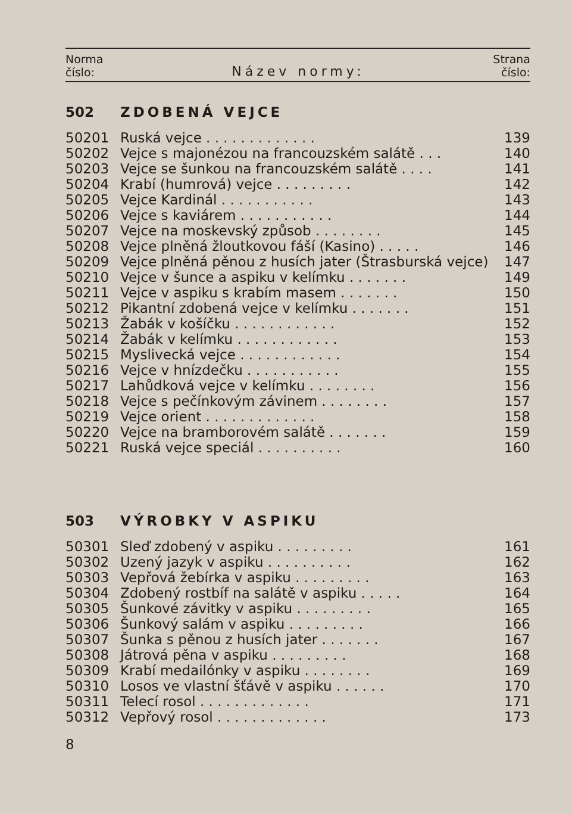Norma
číslo:
Název normy:
Strana
číslo:
| 502 | ZDOBENÁ VEJCE | |
| 50201 | Ruská vejce . . . . . . . . . . . . . | 139 |
| 50202 | Vejce s majonézou na francouzském salátě . . . | 140 |
| 50203 | Vejce se šunkou na francouzském salátě . . . . | 141 |
| 50204 | Krabí (humrová) vejce . . . . . . . . . | 142 |
| 50205 | Vejce Kardinál . . . . . . . . . . . | 143 |
| 50206 | Vejce s kaviárem . . . . . . . . . . . | 144 |
| 50207 | Vejce na moskevský způsob . . . . . . . . | 145 |
| 50208 | Vejce plněná žloutkovou fáší (Kasino) . . . . . | 146 |
| 50209 | Vejce plněná pěnou z husích jater (Štrasburská vejce) | 147 |
| 50210 | Vejce v šunce a aspiku v kelímku . . . . . . . | 149 |
| 50211 | Vejce v aspiku s krabím masem . . . . . . . | 150 |
| 50212 | Pikantní zdobená vejce v kelímku . . . . . . . | 151 |
| 50213 | Žabák v košíčku . . . . . . . . . . . . | 152 |
| 50214 | Žabák v kelímku . . . . . . . . . . . . | 153 |
| 50215 | Myslivecká vejce . . . . . . . . . . . . | 154 |
| 50216 | Vejce v hnízdečku . . . . . . . . . . . | 155 |
| 50217 | Lahůdková vejce v kelímku . . . . . . . . | 156 |
| 50218 | Vejce s pečínkovým závinem . . . . . . . . | 157 |
| 50219 | Vejce orient . . . . . . . . . . . . . | 158 |
| 50220 | Vejce na bramborovém salátě . . . . . . . | 159 |
| 50221 | Ruská vejce speciál . . . . . . . . . . | 160 |
| 503 | VÝROBKY V ASPIKU | |
| 50301 | Sleď zdobený v aspiku . . . . . . . . . | 161 |
| 50302 | Uzený jazyk v aspiku . . . . . . . . . . | 162 |
| 50303 | Vepřová žebírka v aspiku . . . . . . . . . | 163 |
| 50304 | Zdobený rostbíf na salátě v aspiku . . . . . | 164 |
| 50305 | Šunkové závitky v aspiku . . . . . . . . . | 165 |
| 50306 | Šunkový salám v aspiku . . . . . . . . . | 166 |
| 50307 | Šunka s pěnou z husích jater . . . . . . . | 167 |
| 50308 | Játrová pěna v aspiku . . . . . . . . . | 168 |
| 50309 | Krabí medailónky v aspiku . . . . . . . . | 169 |
| 50310 | Losos ve vlastní šťávě v aspiku . . . . . . | 170 |
| 50311 | Telecí rosol . . . . . . . . . . . . . | 171 |
| 50312 | Vepřový rosol . . . . . . . . . . . . . | 173 |
8